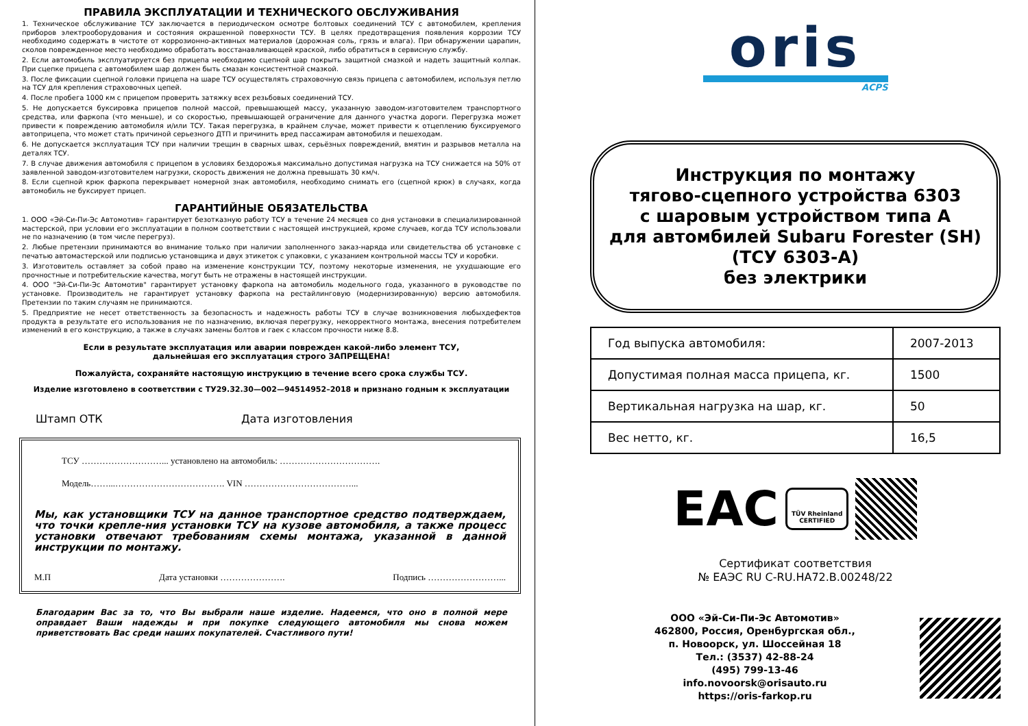ПРАВИЛА ЭКСПЛУАТАЦИИ И ТЕХНИЧЕСКОГО ОБСЛУЖИВАНИЯ
1. Техническое обслуживание ТСУ заключается в периодическом осмотре болтовых соединений ТСУ с автомобилем, крепления приборов электрооборудования и состояния окрашенной поверхности ТСУ. В целях предотвращения появления коррозии ТСУ необходимо содержать в чистоте от коррозионно-активных материалов (дорожная соль, грязь и влага). При обнаружении царапин, сколов поврежденное место необходимо обработать восстанавливающей краской, либо обратиться в сервисную службу.
2. Если автомобиль эксплуатируется без прицепа необходимо сцепной шар покрыть защитной смазкой и надеть защитный колпак. При сцепке прицепа с автомобилем шар должен быть смазан консистентной смазкой.
3. После фиксации сцепной головки прицепа на шаре ТСУ осуществлять страховочную связь прицепа с автомобилем, используя петлю на ТСУ для крепления страховочных цепей.
4. После пробега 1000 км с прицепом проверить затяжку всех резьбовых соединений ТСУ.
5. Не допускается буксировка прицепов полной массой, превышающей массу, указанную заводом-изготовителем транспортного средства, или фаркопа (что меньше), и со скоростью, превышающей ограничение для данного участка дороги. Перегрузка может привести к повреждению автомобиля и/или ТСУ. Такая перегрузка, в крайнем случае, может привести к отцеплению буксируемого автоприцепа, что может стать причиной серьезного ДТП и причинить вред пассажирам автомобиля и пешеходам.
6. Не допускается эксплуатация ТСУ при наличии трещин в сварных швах, серьёзных повреждений, вмятин и разрывов металла на деталях ТСУ.
7. В случае движения автомобиля с прицепом в условиях бездорожья максимально допустимая нагрузка на ТСУ снижается на 50% от заявленной заводом-изготовителем нагрузки, скорость движения не должна превышать 30 км/ч.
8. Если сцепной крюк фаркопа перекрывает номерной знак автомобиля, необходимо снимать его (сцепной крюк) в случаях, когда автомобиль не буксирует прицеп.
ГАРАНТИЙНЫЕ ОБЯЗАТЕЛЬСТВА
1. ООО «Эй-Си-Пи-Эс Автомотив» гарантирует безотказную работу ТСУ в течение 24 месяцев со дня установки в специализированной мастерской, при условии его эксплуатации в полном соответствии с настоящей инструкцией, кроме случаев, когда ТСУ использовали не по назначению (в том числе перегруз).
2. Любые претензии принимаются во внимание только при наличии заполненного заказ-наряда или свидетельства об установке с печатью автомастерской или подписью установщика и двух этикеток с упаковки, с указанием контрольной массы ТСУ и коробки.
3. Изготовитель оставляет за собой право на изменение конструкции ТСУ, поэтому некоторые изменения, не ухудшающие его прочностные и потребительские качества, могут быть не отражены в настоящей инструкции.
4. ООО "Эй-Си-Пи-Эс Автомотив" гарантирует установку фаркопа на автомобиль модельного года, указанного в руководстве по установке. Производитель не гарантирует установку фаркопа на рестайлинговую (модернизированную) версию автомобиля. Претензии по таким случаям не принимаются.
5. Предприятие не несет ответственность за безопасность и надежность работы ТСУ в случае возникновения любыхдефектов продукта в результате его использования не по назначению, включая перегрузку, некорректного монтажа, внесения потребителем изменений в его конструкцию, а также в случаях замены болтов и гаек с классом прочности ниже 8.8.
Если в результате эксплуатация или аварии поврежден какой-либо элемент ТСУ,
дальнейшая его эксплуатация строго ЗАПРЕЩЕНА!
Пожалуйста, сохраняйте настоящую инструкцию в течение всего срока службы ТСУ.
Изделие изготовлено в соответствии с ТУ29.32.30—002—94514952–2018 и признано годным к эксплуатации
Штамп ОТК Дата изготовления
ТСУ ………………………... установлено на автомобиль: …………………………….
Модель……...………………………………. VIN ………………………………...
Мы, как установщики ТСУ на данное транспортное средство подтверждаем, что точки крепле-ния установки ТСУ на кузове автомобиля, а также процесс установки отвечают требованиям схемы монтажа, указанной в данной инструкции по монтажу.
М.П Дата установки …………………. Подпись ……………………...
Благодарим Вас за то, что Вы выбрали наше изделие. Надеемся, что оно в полной мере оправдает Ваши надежды и при покупке следующего автомобиля мы снова можем приветствовать Вас среди наших покупателей. Счастливого пути!
oris
ACPS
Инструкция по монтажу
тягово-сцепного устройства 6303
с шаровым устройством типа А
для автомбилей Subaru Forester (SH)
(ТСУ 6303-А)
без электрики
| Год выпуска автомобиля: | 2007-2013 |
| Допустимая полная масса прицепа, кг. | 1500 |
| Вертикальная нагрузка на шар, кг. | 50 |
| Вес нетто, кг. | 16,5 |
EAC TÜV Rheinland
CERTIFIED
Сертификат соответствия
№ ЕАЭС RU C-RU.HA72.B.00248/22
ООО «Эй-Си-Пи-Эс Автомотив»
462800, Россия, Оренбургская обл.,
п. Новоорск, ул. Шоссейная 18
Тел.: (3537) 42-88-24
(495) 799-13-46
info.novoorsk@orisauto.ru
https://oris-farkop.ru